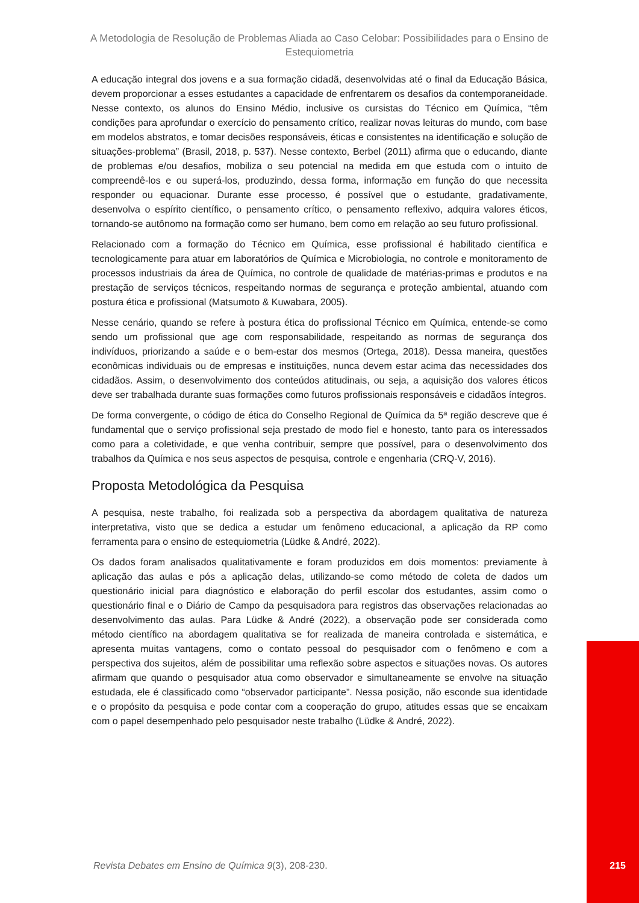A Metodologia de Resolução de Problemas Aliada ao Caso Celobar: Possibilidades para o Ensino de Estequiometria
A educação integral dos jovens e a sua formação cidadã, desenvolvidas até o final da Educação Básica, devem proporcionar a esses estudantes a capacidade de enfrentarem os desafios da contemporaneidade. Nesse contexto, os alunos do Ensino Médio, inclusive os cursistas do Técnico em Química, “têm condições para aprofundar o exercício do pensamento crítico, realizar novas leituras do mundo, com base em modelos abstratos, e tomar decisões responsáveis, éticas e consistentes na identificação e solução de situações-problema” (Brasil, 2018, p. 537). Nesse contexto, Berbel (2011) afirma que o educando, diante de problemas e/ou desafios, mobiliza o seu potencial na medida em que estuda com o intuito de compreendê-los e ou superá-los, produzindo, dessa forma, informação em função do que necessita responder ou equacionar. Durante esse processo, é possível que o estudante, gradativamente, desenvolva o espírito científico, o pensamento crítico, o pensamento reflexivo, adquira valores éticos, tornando-se autônomo na formação como ser humano, bem como em relação ao seu futuro profissional.
Relacionado com a formação do Técnico em Química, esse profissional é habilitado científica e tecnologicamente para atuar em laboratórios de Química e Microbiologia, no controle e monitoramento de processos industriais da área de Química, no controle de qualidade de matérias-primas e produtos e na prestação de serviços técnicos, respeitando normas de segurança e proteção ambiental, atuando com postura ética e profissional (Matsumoto & Kuwabara, 2005).
Nesse cenário, quando se refere à postura ética do profissional Técnico em Química, entende-se como sendo um profissional que age com responsabilidade, respeitando as normas de segurança dos indivíduos, priorizando a saúde e o bem-estar dos mesmos (Ortega, 2018). Dessa maneira, questões econômicas individuais ou de empresas e instituições, nunca devem estar acima das necessidades dos cidadãos. Assim, o desenvolvimento dos conteúdos atitudinais, ou seja, a aquisição dos valores éticos deve ser trabalhada durante suas formações como futuros profissionais responsáveis e cidadãos íntegros.
De forma convergente, o código de ética do Conselho Regional de Química da 5ª região descreve que é fundamental que o serviço profissional seja prestado de modo fiel e honesto, tanto para os interessados como para a coletividade, e que venha contribuir, sempre que possível, para o desenvolvimento dos trabalhos da Química e nos seus aspectos de pesquisa, controle e engenharia (CRQ-V, 2016).
Proposta Metodológica da Pesquisa
A pesquisa, neste trabalho, foi realizada sob a perspectiva da abordagem qualitativa de natureza interpretativa, visto que se dedica a estudar um fenômeno educacional, a aplicação da RP como ferramenta para o ensino de estequiometria (Lüdke & André, 2022).
Os dados foram analisados qualitativamente e foram produzidos em dois momentos: previamente à aplicação das aulas e pós a aplicação delas, utilizando-se como método de coleta de dados um questionário inicial para diagnóstico e elaboração do perfil escolar dos estudantes, assim como o questionário final e o Diário de Campo da pesquisadora para registros das observações relacionadas ao desenvolvimento das aulas. Para Lüdke & André (2022), a observação pode ser considerada como método científico na abordagem qualitativa se for realizada de maneira controlada e sistemática, e apresenta muitas vantagens, como o contato pessoal do pesquisador com o fenômeno e com a perspectiva dos sujeitos, além de possibilitar uma reflexão sobre aspectos e situações novas. Os autores afirmam que quando o pesquisador atua como observador e simultaneamente se envolve na situação estudada, ele é classificado como “observador participante”. Nessa posição, não esconde sua identidade e o propósito da pesquisa e pode contar com a cooperação do grupo, atitudes essas que se encaixam com o papel desempenhado pelo pesquisador neste trabalho (Lüdke & André, 2022).
Revista Debates em Ensino de Química 9(3), 208-230.
215